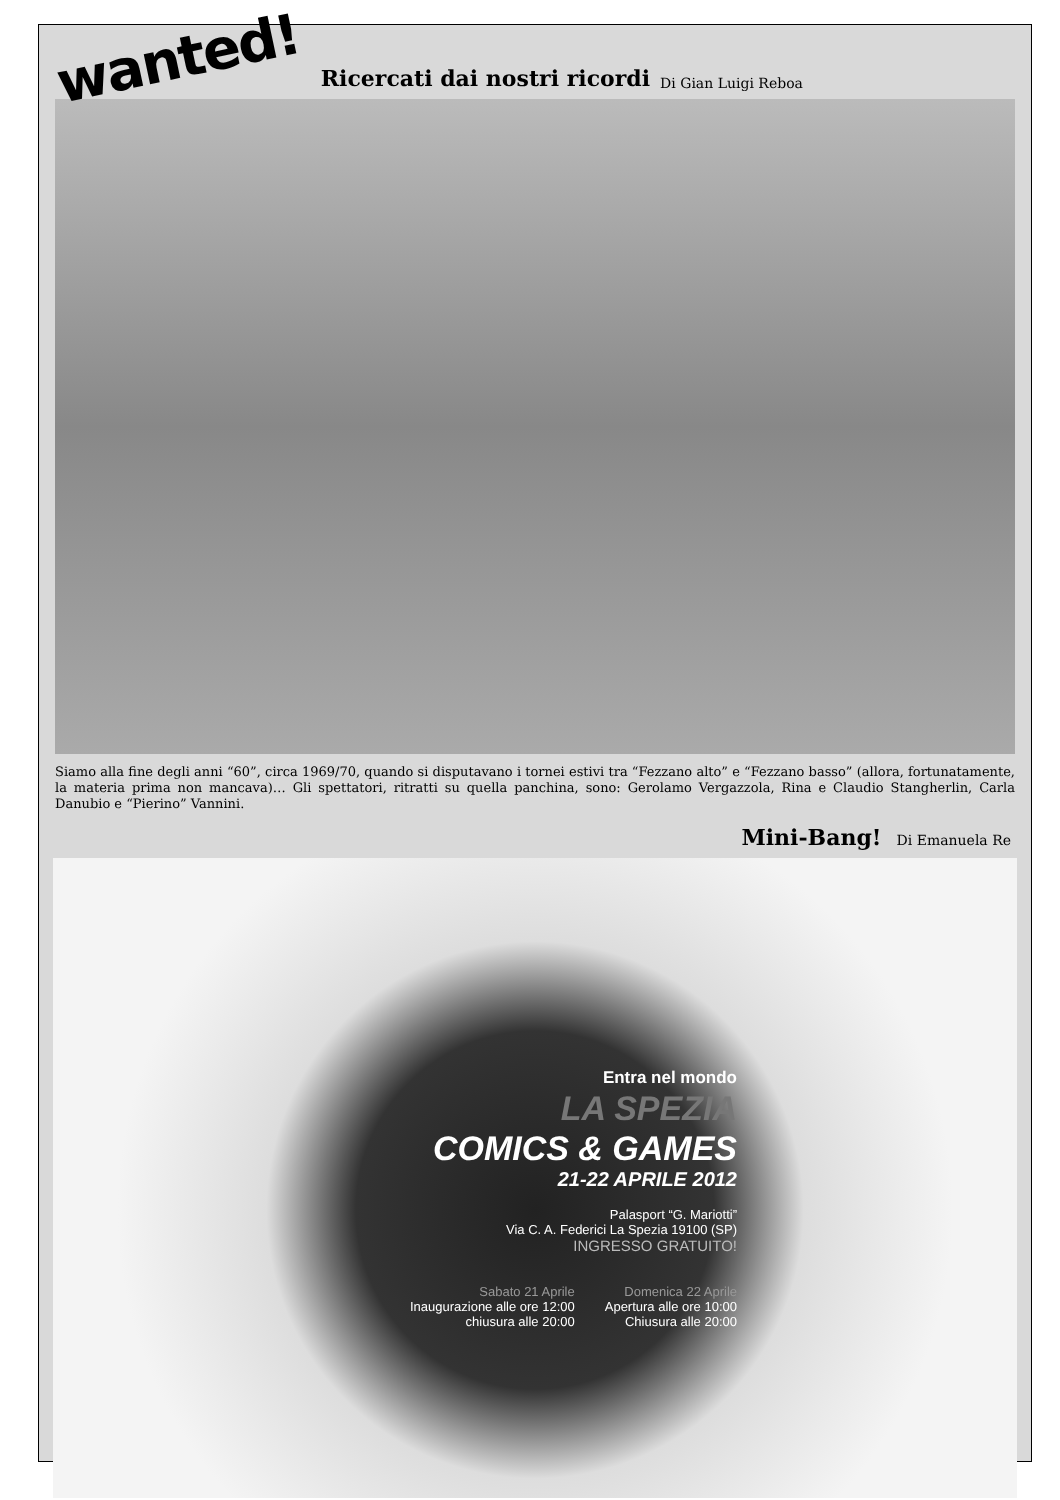wanted! Ricercati dai nostri ricordi Di Gian Luigi Reboa
Siamo alla fine degli anni “60”, circa 1969/70, quando si disputavano i tornei estivi tra “Fezzano alto” e “Fezzano basso” (allora, fortunatamente, la materia prima non mancava)… Gli spettatori, ritratti su quella panchina, sono: Gerolamo Vergazzola, Rina e Claudio Stangherlin, Carla Danubio e “Pierino” Vannini.
Mini-Bang! Di Emanuela Re
Entra nel mondo
LA SPEZIA
COMICS & GAMES
21-22 APRILE 2012
Palasport “G. Mariotti”
Via C. A. Federici La Spezia 19100 (SP)
INGRESSO GRATUITO!
Sabato 21 Aprile
Inaugurazione alle ore 12:00
chiusura alle 20:00
Domenica 22 Aprile
Apertura alle ore 10:00
Chiusura alle 20:00